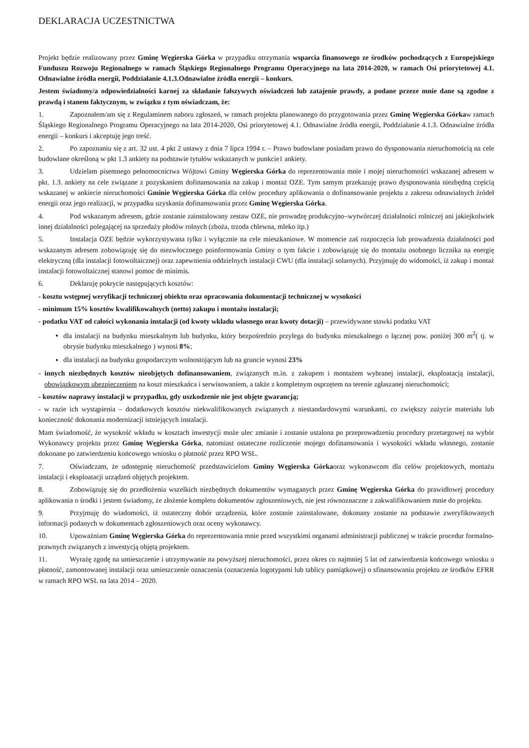DEKLARACJA UCZESTNICTWA
Projekt będzie realizowany przez Gminę Węgierska Górka w przypadku otrzymania wsparcia finansowego ze środków pochodzących z Europejskiego Funduszu Rozwoju Regionalnego w ramach Śląskiego Regionalnego Programu Operacyjnego na lata 2014-2020, w ramach Osi priorytetowej 4.1. Odnawialne źródła energii, Poddziałanie 4.1.3.Odnawialne źródła energii – konkurs.
Jestem świadomy/a odpowiedzialności karnej za składanie fałszywych oświadczeń lub zatajenie prawdy, a podane przeze mnie dane są zgodne z prawdą i stanem faktycznym, w związku z tym oświadczam, że:
1. Zapoznałem/am się z Regulaminem naboru zgłoszeń, w ramach projektu planowanego do przygotowania przez Gminę Węgierska Górkaw ramach Śląskiego Regionalnego Programu Operacyjnego na lata 2014-2020, Osi priorytetowej 4.1. Odnawialne źródła energii, Poddziałanie 4.1.3. Odnawialne źródła energii – konkurs i akceptuję jego treść.
2. Po zapoznaniu się z art. 32 ust. 4 pkt 2 ustawy z dnia 7 lipca 1994 r. – Prawo budowlane posiadam prawo do dysponowania nieruchomością na cele budowlane określoną w pkt 1.3 ankiety na podstawie tytułów wskazanych w punkcie1 ankiety.
3. Udzielam pisemnego pełnomocnictwa Wójtowi Gminy Węgierska Górka do reprezentowania mnie i mojej nieruchomości wskazanej adresem w pkt. 1.3. ankiety na cele związane z pozyskaniem dofinansowania na zakup i montaż OZE. Tym samym przekazuję prawo dysponowania niezbędną częścią wskazanej w ankiecie nieruchomości Gminie Węgierska Górka dla celów procedury aplikowania o dofinansowanie projektu z zakresu odnawialnych źródeł energii oraz jego realizacji, w przypadku uzyskania dofinansowania przez Gminę Węgierska Górka.
4. Pod wskazanym adresem, gdzie zostanie zainstalowany zestaw OZE, nie prowadzę produkcyjno–wytwórczej działalności rolniczej ani jakiejkolwiek innej działalności polegającej na sprzedaży płodów rolnych (zboża, trzoda chlewna, mleko itp.)
5. Instalacja OZE będzie wykorzystywana tylko i wyłącznie na cele mieszkaniowe. W momencie zaś rozpoczęcia lub prowadzenia działalności pod wskazanym adresem zobowiązuję się do niezwłocznego poinformowania Gminy o tym fakcie i zobowiązuję się do montażu osobnego licznika na energię elektryczną (dla instalacji fotowoltaicznej) oraz zapewnienia oddzielnych instalacji CWU (dla instalacji solarnych). Przyjmuję do widomości, iż zakup i montaż instalacji fotowoltaicznej stanowi pomoc de minimis.
6. Deklaruję pokrycie następujących kosztów:
- kosztu wstępnej weryfikacji technicznej obiektu oraz opracowania dokumentacji technicznej w wysokości
- minimum 15% kosztów kwalifikowalnych (netto) zakupu i montażu instalacji;
- podatku VAT od całości wykonania instalacji (od kwoty wkładu własnego oraz kwoty dotacji) – przewidywane stawki podatku VAT
dla instalacji na budynku mieszkalnym lub budynku, który bezpośrednio przylega do budynku mieszkalnego o łącznej pow. poniżej 300 m<sup>2</sup>( tj. w obrysie budynku mieszkalnego ) wynosi 8%;
dla instalacji na budynku gospodarczym wolnostojącym lub na gruncie wynosi 23%
- innych niezbędnych kosztów nieobjętych dofinansowaniem, związanych m.in. z zakupem i montażem wybranej instalacji, eksploatacją instalacji, obowiązkowym ubezpieczeniem na koszt mieszkańca i serwisowaniem, a także z kompletnym osprzętem na terenie zgłaszanej nieruchomości;
- kosztów naprawy instalacji w przypadku, gdy uszkodzenie nie jest objęte gwarancją;
- w razie ich wystąpienia – dodatkowych kosztów niekwalifikowanych związanych z niestandardowymi warunkami, co zwiększy zużycie materiału lub konieczność dokonania modernizacji istniejących instalacji.
Mam świadomość, że wysokość wkładu w kosztach inwestycji może ulec zmianie i zostanie ustalona po przeprowadzeniu procedury przetargowej na wybór Wykonawcy projektu przez Gminę Węgierska Górka, natomiast ostateczne rozliczenie mojego dofinansowania i wysokości wkładu własnego, zostanie dokonane po zatwierdzeniu końcowego wniosku o płatność przez RPO WSL.
7. Oświadczam, że udostępnię nieruchomość przedstawicielom Gminy Węgierska Górkaoraz wykonawcom dla celów projektowych, montażu instalacji i eksploatacji urządzeń objętych projektem.
8. Zobowiązuję się do przedłożenia wszelkich niezbędnych dokumentów wymaganych przez Gminę Węgierska Górka do prawidłowej procedury aplikowania o środki i jestem świadomy, że złożenie kompletu dokumentów zgłoszeniowych, nie jest równoznaczne z zakwalifikowaniem mnie do projektu.
9. Przyjmuję do wiadomości, iż ostateczny dobór urządzenia, które zostanie zainstalowane, dokonany zostanie na podstawie zweryfikowanych informacji podanych w dokumentach zgłoszeniowych oraz oceny wykonawcy.
10. Upoważniam Gminę Węgierska Górka do reprezentowania mnie przed wszystkimi organami administracji publicznej w trakcie procedur formalno-prawnych związanych z inwestycją objętą projektem.
11. Wyrażę zgodę na umieszczenie i utrzymywanie na powyższej nieruchomości, przez okres co najmniej 5 lat od zatwierdzenia końcowego wniosku o płatność, zamontowanej instalacji oraz umieszczenie oznaczenia (oznaczenia logotypami lub tablicy pamiątkowej) o sfinansowaniu projektu ze środków EFRR w ramach RPO WSL na lata 2014 – 2020.